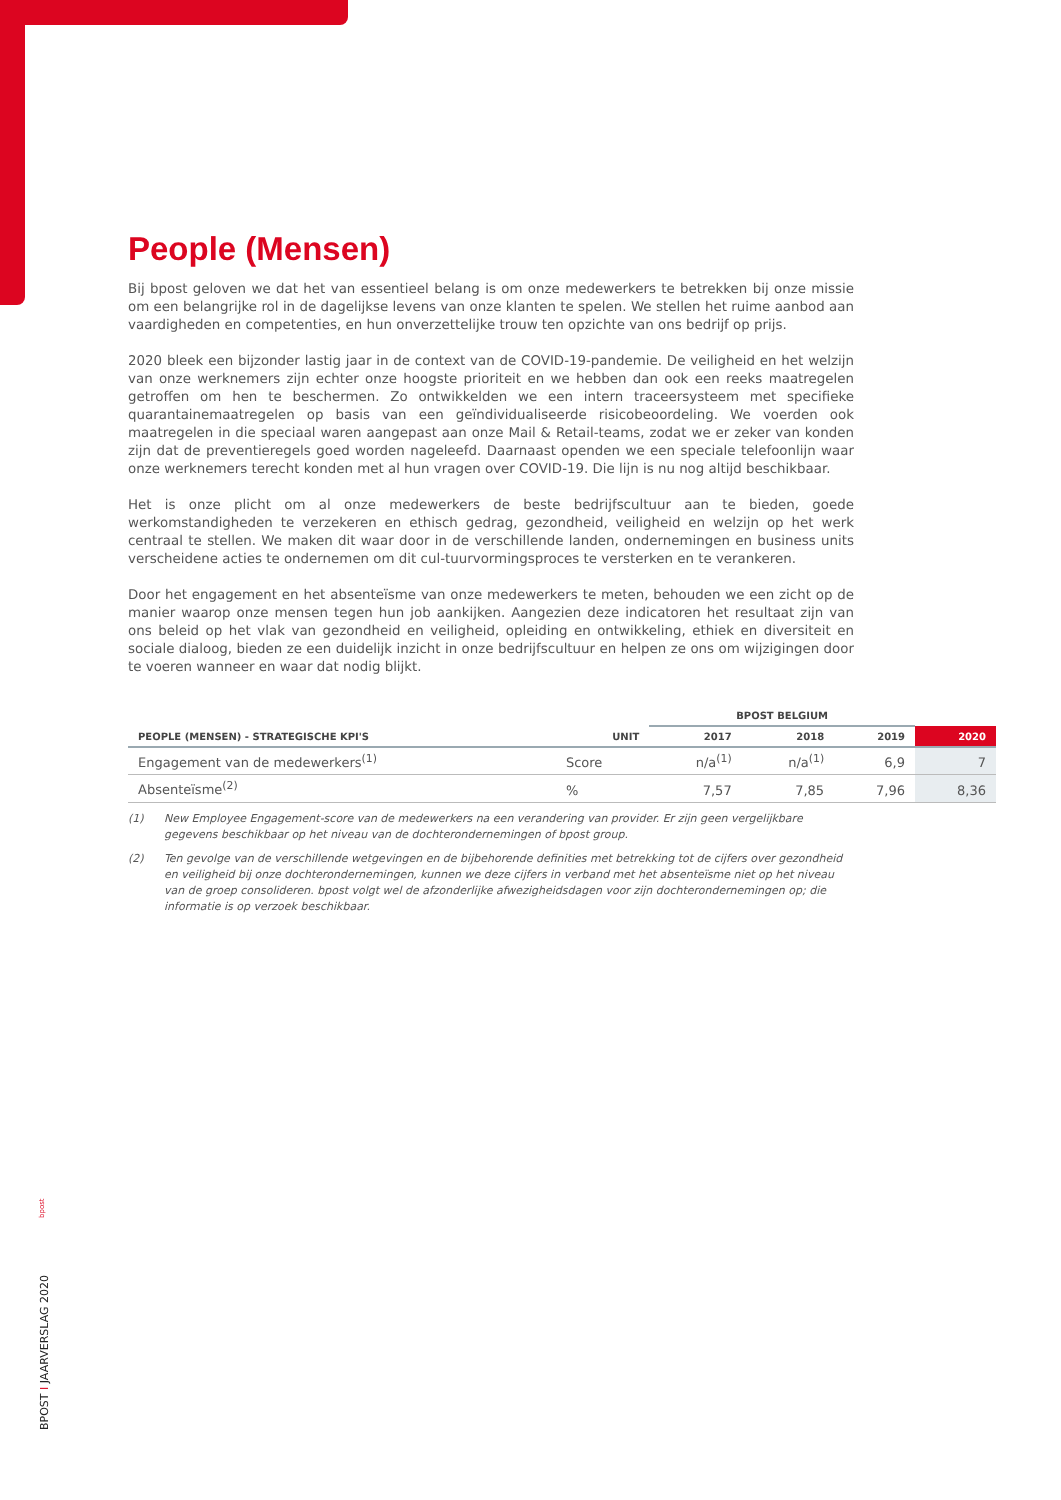People (Mensen)
Bij bpost geloven we dat het van essentieel belang is om onze medewerkers te betrekken bij onze missie om een belangrijke rol in de dagelijkse levens van onze klanten te spelen. We stellen het ruime aanbod aan vaardigheden en competenties, en hun onverzettelijke trouw ten opzichte van ons bedrijf op prijs.
2020 bleek een bijzonder lastig jaar in de context van de COVID-19-pandemie. De veiligheid en het welzijn van onze werknemers zijn echter onze hoogste prioriteit en we hebben dan ook een reeks maatregelen getroffen om hen te beschermen. Zo ontwikkelden we een intern traceersysteem met specifieke quarantainemaatregelen op basis van een geïndividualiseerde risicobeoordeling. We voerden ook maatregelen in die speciaal waren aangepast aan onze Mail & Retail-teams, zodat we er zeker van konden zijn dat de preventieregels goed worden nageleefd. Daarnaast openden we een speciale telefoonlijn waar onze werknemers terecht konden met al hun vragen over COVID-19. Die lijn is nu nog altijd beschikbaar.
Het is onze plicht om al onze medewerkers de beste bedrijfscultuur aan te bieden, goede werkomstandigheden te verzekeren en ethisch gedrag, gezondheid, veiligheid en welzijn op het werk centraal te stellen. We maken dit waar door in de verschillende landen, ondernemingen en business units verscheidene acties te ondernemen om dit cul-tuurvormingsproces te versterken en te verankeren.
Door het engagement en het absenteïsme van onze medewerkers te meten, behouden we een zicht op de manier waarop onze mensen tegen hun job aankijken. Aangezien deze indicatoren het resultaat zijn van ons beleid op het vlak van gezondheid en veiligheid, opleiding en ontwikkeling, ethiek en diversiteit en sociale dialoog, bieden ze een duidelijk inzicht in onze bedrijfscultuur en helpen ze ons om wijzigingen door te voeren wanneer en waar dat nodig blijkt.
| | | BPOST BELGIUM | | | |
| --- | --- | --- | --- | --- | --- |
| PEOPLE (MENSEN) - STRATEGISCHE KPI'S | UNIT | 2017 | 2018 | 2019 | 2020 |
| Engagement van de medewerkers<sup>(1)</sup> | Score | n/a<sup>(1)</sup> | n/a<sup>(1)</sup> | 6,9 | 7 |
| Absenteïsme<sup>(2)</sup> | % | 7,57 | 7,85 | 7,96 | 8,36 |
(1) New Employee Engagement-score van de medewerkers na een verandering van provider. Er zijn geen vergelijkbare gegevens beschikbaar op het niveau van de dochterondernemingen of bpost group.
(2) Ten gevolge van de verschillende wetgevingen en de bijbehorende definities met betrekking tot de cijfers over gezondheid en veiligheid bij onze dochterondernemingen, kunnen we deze cijfers in verband met het absenteïsme niet op het niveau van de groep consolideren. bpost volgt wel de afzonderlijke afwezigheidsdagen voor zijn dochterondernemingen op; die informatie is op verzoek beschikbaar.
bpost
BPOST I JAARVERSLAG 2020